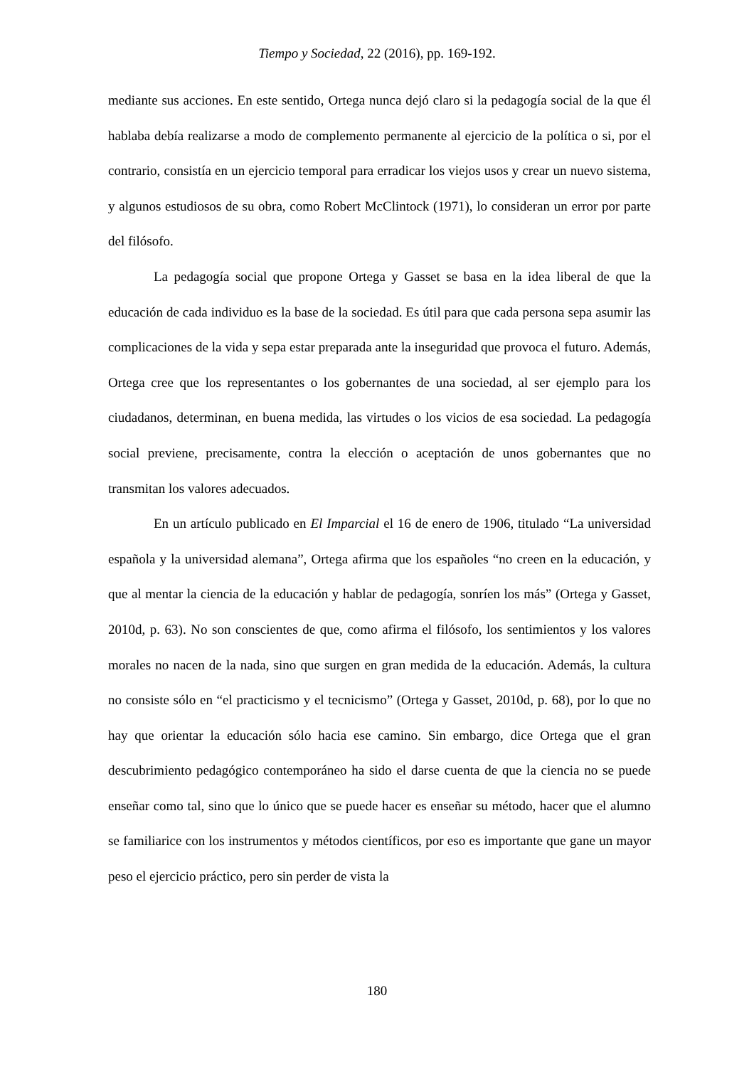Tiempo y Sociedad, 22 (2016), pp. 169-192.
mediante sus acciones. En este sentido, Ortega nunca dejó claro si la pedagogía social de la que él hablaba debía realizarse a modo de complemento permanente al ejercicio de la política o si, por el contrario, consistía en un ejercicio temporal para erradicar los viejos usos y crear un nuevo sistema, y algunos estudiosos de su obra, como Robert McClintock (1971), lo consideran un error por parte del filósofo.
La pedagogía social que propone Ortega y Gasset se basa en la idea liberal de que la educación de cada individuo es la base de la sociedad. Es útil para que cada persona sepa asumir las complicaciones de la vida y sepa estar preparada ante la inseguridad que provoca el futuro. Además, Ortega cree que los representantes o los gobernantes de una sociedad, al ser ejemplo para los ciudadanos, determinan, en buena medida, las virtudes o los vicios de esa sociedad. La pedagogía social previene, precisamente, contra la elección o aceptación de unos gobernantes que no transmitan los valores adecuados.
En un artículo publicado en El Imparcial el 16 de enero de 1906, titulado “La universidad española y la universidad alemana”, Ortega afirma que los españoles “no creen en la educación, y que al mentar la ciencia de la educación y hablar de pedagogía, sonríen los más” (Ortega y Gasset, 2010d, p. 63). No son conscientes de que, como afirma el filósofo, los sentimientos y los valores morales no nacen de la nada, sino que surgen en gran medida de la educación. Además, la cultura no consiste sólo en “el practicismo y el tecnicismo” (Ortega y Gasset, 2010d, p. 68), por lo que no hay que orientar la educación sólo hacia ese camino. Sin embargo, dice Ortega que el gran descubrimiento pedagógico contemporáneo ha sido el darse cuenta de que la ciencia no se puede enseñar como tal, sino que lo único que se puede hacer es enseñar su método, hacer que el alumno se familiarice con los instrumentos y métodos científicos, por eso es importante que gane un mayor peso el ejercicio práctico, pero sin perder de vista la
180